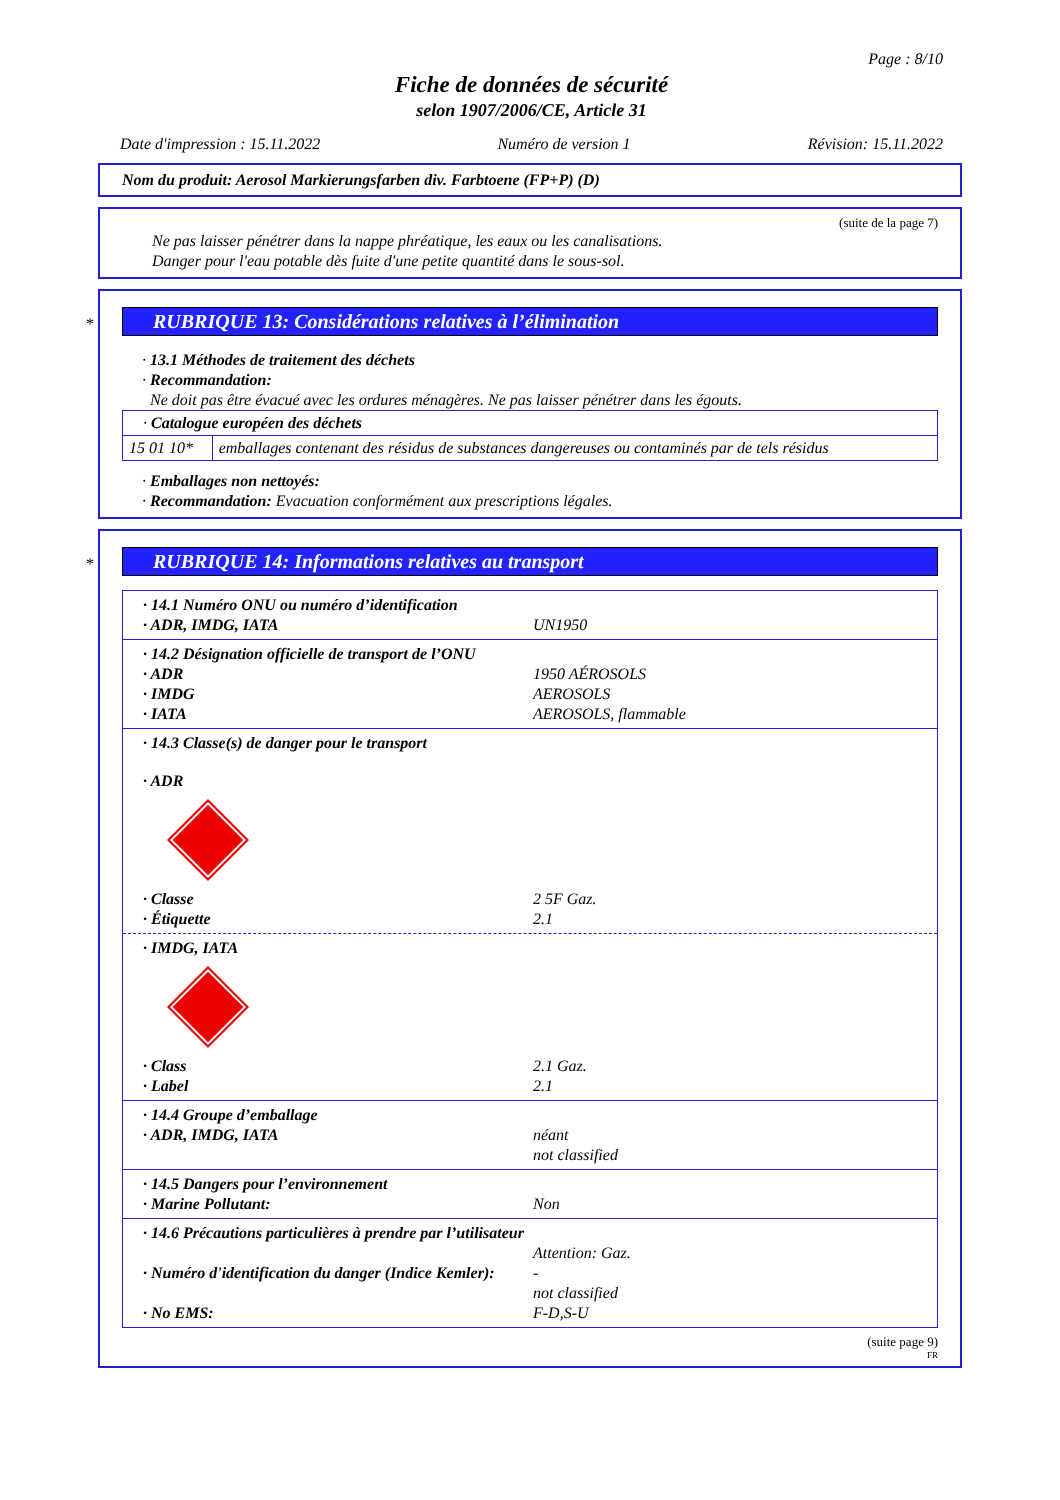Page : 8/10
Fiche de données de sécurité
selon 1907/2006/CE, Article 31
Date d'impression : 15.11.2022 Numéro de version 1 Révision: 15.11.2022
Nom du produit: Aerosol Markierungsfarben div. Farbtoene (FP+P) (D)
(suite de la page 7)
Ne pas laisser pénétrer dans la nappe phréatique, les eaux ou les canalisations.
Danger pour l'eau potable dès fuite d'une petite quantité dans le sous-sol.
*
RUBRIQUE 13: Considérations relatives à l’élimination
· 13.1 Méthodes de traitement des déchets
· Recommandation:
Ne doit pas être évacué avec les ordures ménagères. Ne pas laisser pénétrer dans les égouts.
| · Catalogue européen des déchets | |
| 15 01 10* | emballages contenant des résidus de substances dangereuses ou contaminés par de tels résidus |
· Emballages non nettoyés:
· Recommandation: Evacuation conformément aux prescriptions légales.
*
RUBRIQUE 14: Informations relatives au transport
· 14.1 Numéro ONU ou numéro d’identification
· ADR, IMDG, IATA UN1950
· 14.2 Désignation officielle de transport de l’ONU
· ADR 1950 AÉROSOLS
· IMDG AEROSOLS
· IATA AEROSOLS, flammable
· 14.3 Classe(s) de danger pour le transport
· ADR
· Classe 2 5F Gaz.
· Étiquette 2.1
· IMDG, IATA
· Class 2.1 Gaz.
· Label 2.1
· 14.4 Groupe d’emballage
· ADR, IMDG, IATA néant
not classified
· 14.5 Dangers pour l’environnement
· Marine Pollutant: Non
· 14.6 Précautions particulières à prendre par l’utilisateur
Attention: Gaz.
· Numéro d'identification du danger (Indice Kemler): -
not classified
· No EMS: F-D,S-U
(suite page 9)
FR